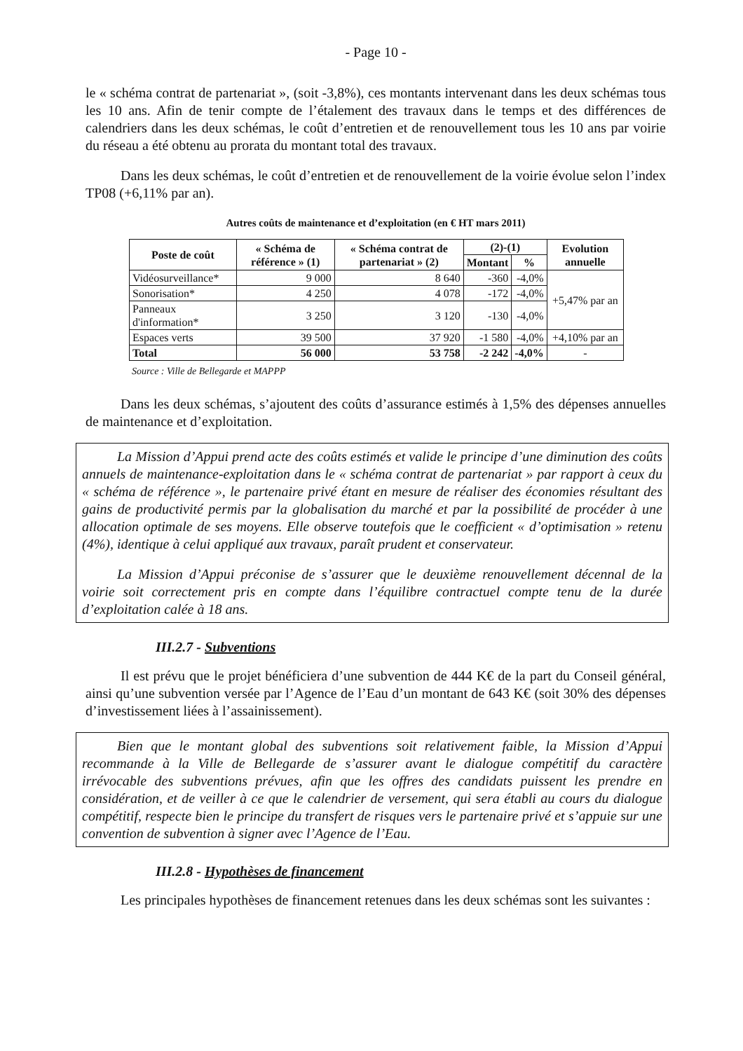- Page 10 -
le « schéma contrat de partenariat », (soit -3,8%), ces montants intervenant dans les deux schémas tous les 10 ans. Afin de tenir compte de l’étalement des travaux dans le temps et des différences de calendriers dans les deux schémas, le coût d’entretien et de renouvellement tous les 10 ans par voirie du réseau a été obtenu au prorata du montant total des travaux.
Dans les deux schémas, le coût d’entretien et de renouvellement de la voirie évolue selon l’index TP08 (+6,11% par an).
Autres coûts de maintenance et d’exploitation (en € HT mars 2011)
| Poste de coût | « Schéma de référence » (1) | « Schéma contrat de partenariat » (2) | (2)-(1) | | Evolution annuelle |
| --- | --- | --- | --- | --- | --- |
| | | | Montant | % | |
| Vidéosurveillance* | 9 000 | 8 640 | -360 | -4,0% | +5,47% par an |
| Sonorisation* | 4 250 | 4 078 | -172 | -4,0% | |
| Panneaux d'information* | 3 250 | 3 120 | -130 | -4,0% | |
| Espaces verts | 39 500 | 37 920 | -1 580 | -4,0% | +4,10% par an |
| Total | 56 000 | 53 758 | -2 242 | -4,0% | - |
Source : Ville de Bellegarde et MAPPP
Dans les deux schémas, s’ajoutent des coûts d’assurance estimés à 1,5% des dépenses annuelles de maintenance et d’exploitation.
La Mission d’Appui prend acte des coûts estimés et valide le principe d’une diminution des coûts annuels de maintenance-exploitation dans le « schéma contrat de partenariat » par rapport à ceux du « schéma de référence », le partenaire privé étant en mesure de réaliser des économies résultant des gains de productivité permis par la globalisation du marché et par la possibilité de procéder à une allocation optimale de ses moyens. Elle observe toutefois que le coefficient « d’optimisation » retenu (4%), identique à celui appliqué aux travaux, paraît prudent et conservateur.
La Mission d’Appui préconise de s’assurer que le deuxième renouvellement décennal de la voirie soit correctement pris en compte dans l’équilibre contractuel compte tenu de la durée d’exploitation calée à 18 ans.
III.2.7 - Subventions
Il est prévu que le projet bénéficiera d’une subvention de 444 K€ de la part du Conseil général, ainsi qu’une subvention versée par l’Agence de l’Eau d’un montant de 643 K€ (soit 30% des dépenses d’investissement liées à l’assainissement).
Bien que le montant global des subventions soit relativement faible, la Mission d’Appui recommande à la Ville de Bellegarde de s’assurer avant le dialogue compétitif du caractère irrévocable des subventions prévues, afin que les offres des candidats puissent les prendre en considération, et de veiller à ce que le calendrier de versement, qui sera établi au cours du dialogue compétitif, respecte bien le principe du transfert de risques vers le partenaire privé et s’appuie sur une convention de subvention à signer avec l’Agence de l’Eau.
III.2.8 - Hypothèses de financement
Les principales hypothèses de financement retenues dans les deux schémas sont les suivantes :